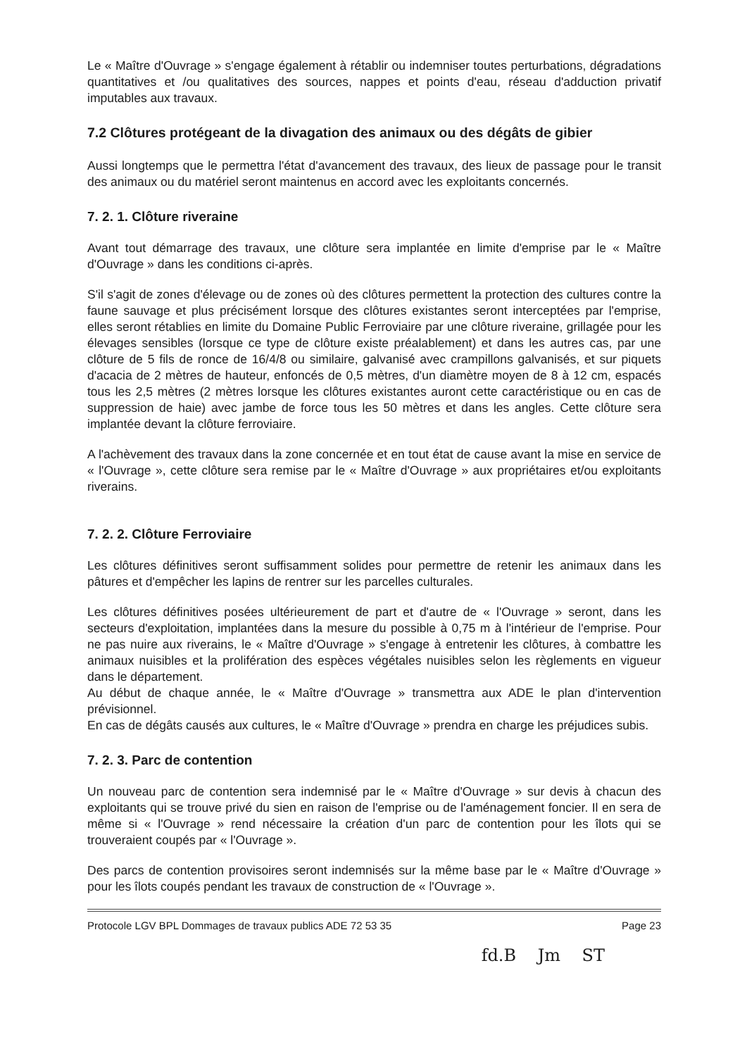Le « Maître d'Ouvrage » s'engage également à rétablir ou indemniser toutes perturbations, dégradations quantitatives et /ou qualitatives des sources, nappes et points d'eau, réseau d'adduction privatif imputables aux travaux.
7.2 Clôtures protégeant de la divagation des animaux ou des dégâts de gibier
Aussi longtemps que le permettra l'état d'avancement des travaux, des lieux de passage pour le transit des animaux ou du matériel seront maintenus en accord avec les exploitants concernés.
7. 2. 1. Clôture riveraine
Avant tout démarrage des travaux, une clôture sera implantée en limite d'emprise par le « Maître d'Ouvrage » dans les conditions ci-après.
S'il s'agit de zones d'élevage ou de zones où des clôtures permettent la protection des cultures contre la faune sauvage et plus précisément lorsque des clôtures existantes seront interceptées par l'emprise, elles seront rétablies en limite du Domaine Public Ferroviaire par une clôture riveraine, grillagée pour les élevages sensibles (lorsque ce type de clôture existe préalablement) et dans les autres cas, par une clôture de 5 fils de ronce de 16/4/8 ou similaire, galvanisé avec crampillons galvanisés, et sur piquets d'acacia de 2 mètres de hauteur, enfoncés de 0,5 mètres, d'un diamètre moyen de 8 à 12 cm, espacés tous les 2,5 mètres (2 mètres lorsque les clôtures existantes auront cette caractéristique ou en cas de suppression de haie) avec jambe de force tous les 50 mètres et dans les angles. Cette clôture sera implantée devant la clôture ferroviaire.
A l'achèvement des travaux dans la zone concernée et en tout état de cause avant la mise en service de « l'Ouvrage », cette clôture sera remise par le « Maître d'Ouvrage » aux propriétaires et/ou exploitants riverains.
7. 2. 2. Clôture Ferroviaire
Les clôtures définitives seront suffisamment solides pour permettre de retenir les animaux dans les pâtures et d'empêcher les lapins de rentrer sur les parcelles culturales.
Les clôtures définitives posées ultérieurement de part et d'autre de « l'Ouvrage » seront, dans les secteurs d'exploitation, implantées dans la mesure du possible à 0,75 m à l'intérieur de l'emprise. Pour ne pas nuire aux riverains, le « Maître d'Ouvrage » s'engage à entretenir les clôtures, à combattre les animaux nuisibles et la prolifération des espèces végétales nuisibles selon les règlements en vigueur dans le département.
Au début de chaque année, le « Maître d'Ouvrage » transmettra aux ADE le plan d'intervention prévisionnel.
En cas de dégâts causés aux cultures, le « Maître d'Ouvrage » prendra en charge les préjudices subis.
7. 2. 3. Parc de contention
Un nouveau parc de contention sera indemnisé par le « Maître d'Ouvrage » sur devis à chacun des exploitants qui se trouve privé du sien en raison de l'emprise ou de l'aménagement foncier. Il en sera de même si « l'Ouvrage » rend nécessaire la création d'un parc de contention pour les îlots qui se trouveraient coupés par « l'Ouvrage ».
Des parcs de contention provisoires seront indemnisés sur la même base par le « Maître d'Ouvrage » pour les îlots coupés pendant les travaux de construction de « l'Ouvrage ».
Protocole LGV BPL Dommages de travaux publics ADE 72 53 35 Page 23
fd.B Jm ST